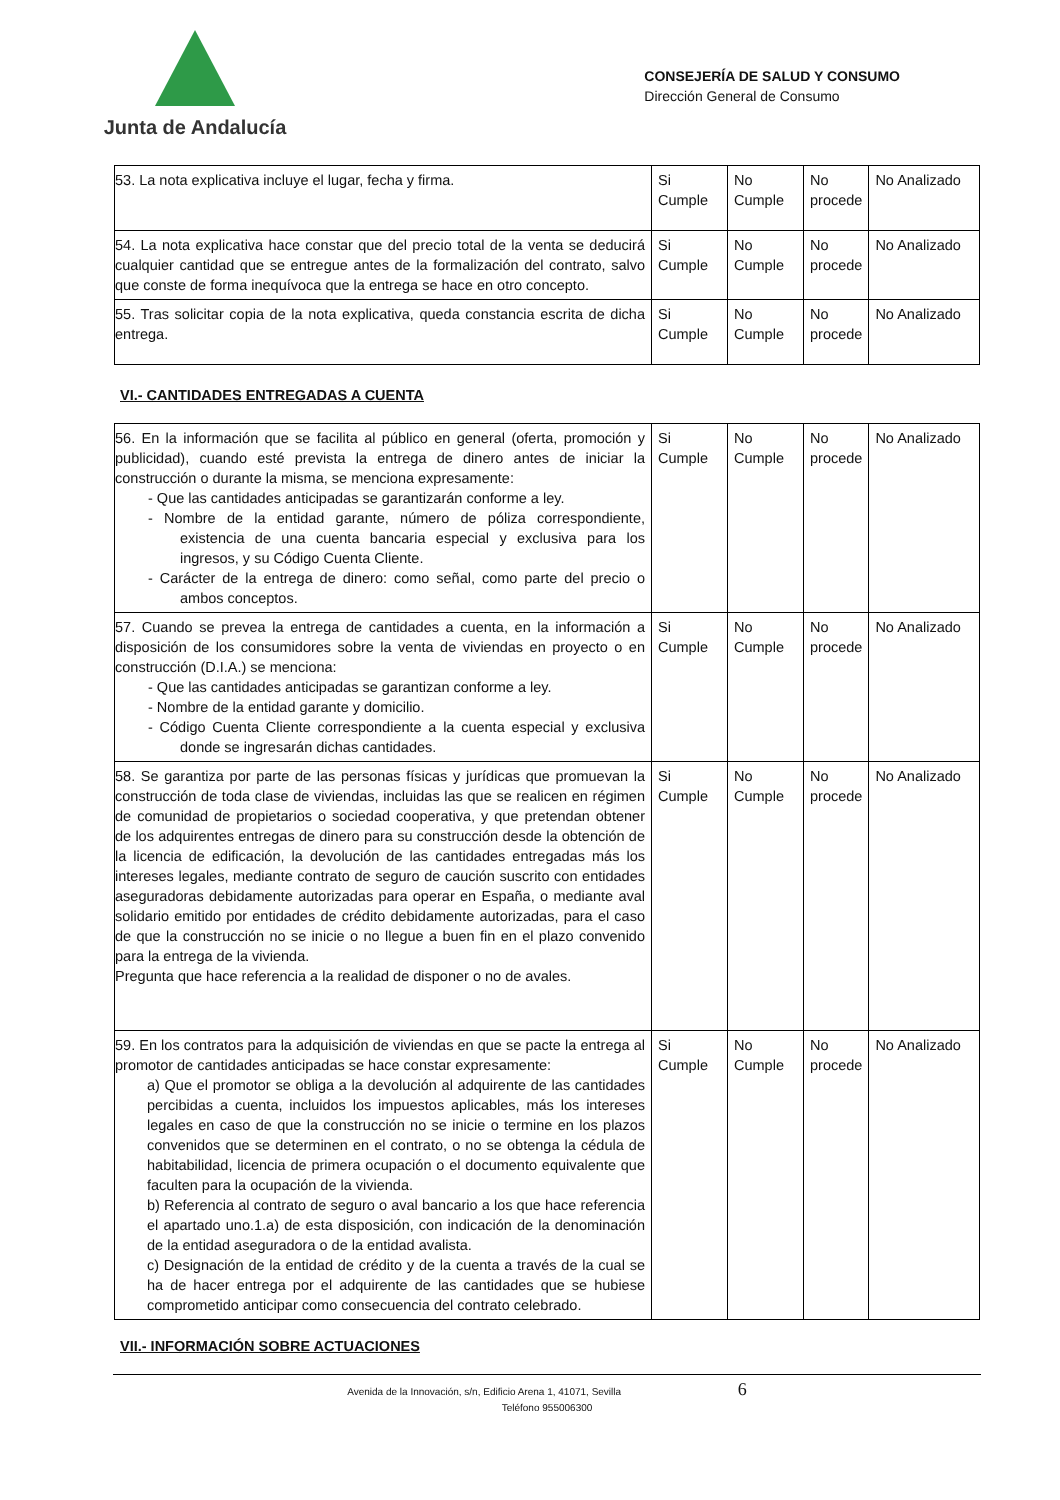Junta de Andalucía
CONSEJERÍA DE SALUD Y CONSUMO
Dirección General de Consumo
| 53. La nota explicativa incluye el lugar, fecha y firma. | Si Cumple | No Cumple | No procede | No Analizado |
| 54. La nota explicativa hace constar que del precio total de la venta se deducirá cualquier cantidad que se entregue antes de la formalización del contrato, salvo que conste de forma inequívoca que la entrega se hace en otro concepto. | Si Cumple | No Cumple | No procede | No Analizado |
| 55. Tras solicitar copia de la nota explicativa, queda constancia escrita de dicha entrega. | Si Cumple | No Cumple | No procede | No Analizado |
VI.- CANTIDADES ENTREGADAS A CUENTA
| 56. En la información que se facilita al público en general (oferta, promoción y publicidad), cuando esté prevista la entrega de dinero antes de iniciar la construcción o durante la misma, se menciona expresamente: - Que las cantidades anticipadas se garantizarán conforme a ley. - Nombre de la entidad garante, número de póliza correspondiente, existencia de una cuenta bancaria especial y exclusiva para los ingresos, y su Código Cuenta Cliente. - Carácter de la entrega de dinero: como señal, como parte del precio o ambos conceptos. | Si Cumple | No Cumple | No procede | No Analizado |
| 57. Cuando se prevea la entrega de cantidades a cuenta, en la información a disposición de los consumidores sobre la venta de viviendas en proyecto o en construcción (D.I.A.) se menciona: - Que las cantidades anticipadas se garantizan conforme a ley. - Nombre de la entidad garante y domicilio. - Código Cuenta Cliente correspondiente a la cuenta especial y exclusiva donde se ingresarán dichas cantidades. | Si Cumple | No Cumple | No procede | No Analizado |
| 58. Se garantiza por parte de las personas físicas y jurídicas que promuevan la construcción de toda clase de viviendas, incluidas las que se realicen en régimen de comunidad de propietarios o sociedad cooperativa, y que pretendan obtener de los adquirentes entregas de dinero para su construcción desde la obtención de la licencia de edificación, la devolución de las cantidades entregadas más los intereses legales, mediante contrato de seguro de caución suscrito con entidades aseguradoras debidamente autorizadas para operar en España, o mediante aval solidario emitido por entidades de crédito debidamente autorizadas, para el caso de que la construcción no se inicie o no llegue a buen fin en el plazo convenido para la entrega de la vivienda. Pregunta que hace referencia a la realidad de disponer o no de avales. | Si Cumple | No Cumple | No procede | No Analizado |
| 59. En los contratos para la adquisición de viviendas en que se pacte la entrega al promotor de cantidades anticipadas se hace constar expresamente: a) Que el promotor se obliga a la devolución al adquirente de las cantidades percibidas a cuenta, incluidos los impuestos aplicables, más los intereses legales en caso de que la construcción no se inicie o termine en los plazos convenidos que se determinen en el contrato, o no se obtenga la cédula de habitabilidad, licencia de primera ocupación o el documento equivalente que faculten para la ocupación de la vivienda. b) Referencia al contrato de seguro o aval bancario a los que hace referencia el apartado uno.1.a) de esta disposición, con indicación de la denominación de la entidad aseguradora o de la entidad avalista. c) Designación de la entidad de crédito y de la cuenta a través de la cual se ha de hacer entrega por el adquirente de las cantidades que se hubiese comprometido anticipar como consecuencia del contrato celebrado. | Si Cumple | No Cumple | No procede | No Analizado |
VII.- INFORMACIÓN SOBRE ACTUACIONES
Avenida de la Innovación, s/n, Edificio Arena 1, 41071, Sevilla 6
Teléfono 955006300